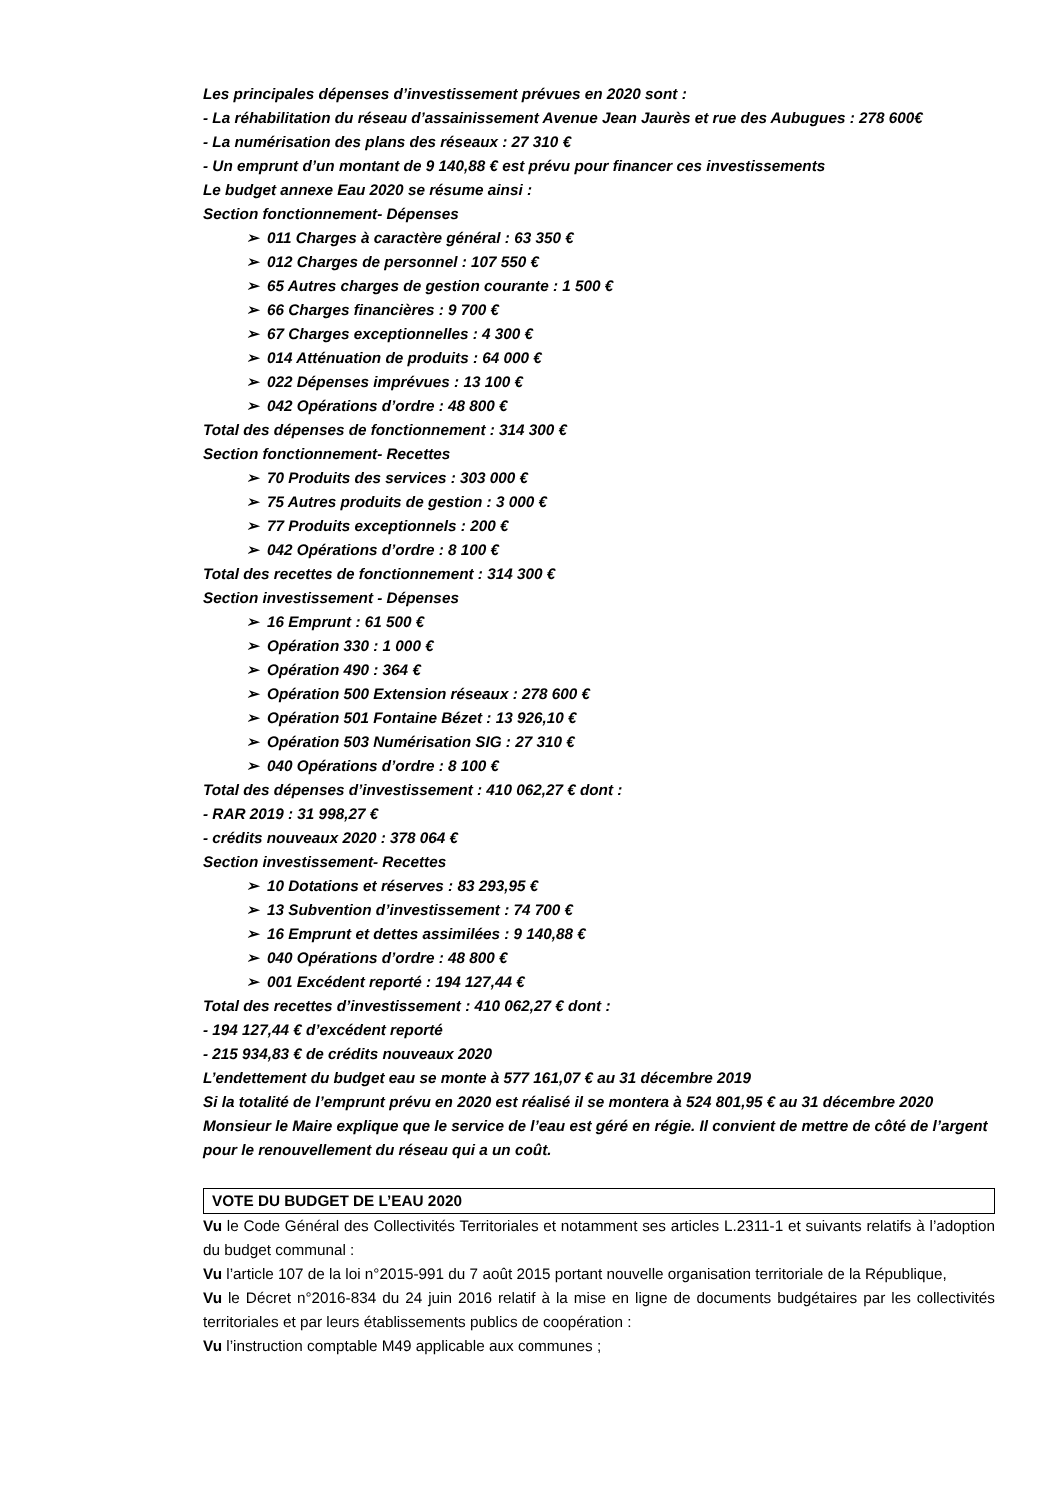Les principales dépenses d’investissement prévues en 2020 sont :
- La réhabilitation du réseau d’assainissement Avenue Jean Jaurès et rue des Aubugues : 278 600€
- La numérisation des plans des réseaux : 27 310 €
- Un emprunt d’un montant de 9 140,88 € est prévu pour financer ces investissements
Le budget annexe Eau 2020 se résume ainsi :
Section fonctionnement- Dépenses
➢ 011 Charges à caractère général : 63 350 €
➢ 012 Charges de personnel : 107 550 €
➢ 65 Autres charges de gestion courante : 1 500 €
➢ 66 Charges financières : 9 700 €
➢ 67 Charges exceptionnelles : 4 300 €
➢ 014 Atténuation de produits : 64 000 €
➢ 022 Dépenses imprévues : 13 100 €
➢ 042 Opérations d’ordre : 48 800 €
Total des dépenses de fonctionnement : 314 300 €
Section fonctionnement- Recettes
➢ 70 Produits des services : 303 000 €
➢ 75 Autres produits de gestion : 3 000 €
➢ 77 Produits exceptionnels : 200 €
➢ 042 Opérations d’ordre : 8 100 €
Total des recettes de fonctionnement : 314 300 €
Section investissement - Dépenses
➢ 16 Emprunt : 61 500 €
➢ Opération 330 : 1 000 €
➢ Opération 490 : 364 €
➢ Opération 500 Extension réseaux : 278 600 €
➢ Opération 501 Fontaine Bézet : 13 926,10 €
➢ Opération 503 Numérisation SIG : 27 310 €
➢ 040 Opérations d’ordre : 8 100 €
Total des dépenses d’investissement : 410 062,27 € dont :
- RAR 2019 : 31 998,27 €
- crédits nouveaux 2020 : 378 064 €
Section investissement- Recettes
➢ 10 Dotations et réserves : 83 293,95 €
➢ 13 Subvention d’investissement : 74 700 €
➢ 16 Emprunt et dettes assimilées : 9 140,88 €
➢ 040 Opérations d’ordre : 48 800 €
➢ 001 Excédent reporté : 194 127,44 €
Total des recettes d’investissement : 410 062,27 € dont :
- 194 127,44 € d’excédent reporté
- 215 934,83 € de crédits nouveaux 2020
L’endettement du budget eau se monte à 577 161,07 € au 31 décembre 2019
Si la totalité de l’emprunt prévu en 2020 est réalisé il se montera à 524 801,95 € au 31 décembre 2020
Monsieur le Maire explique que le service de l’eau est géré en régie. Il convient de mettre de côté de l’argent pour le renouvellement du réseau qui a un coût.
VOTE DU BUDGET DE L’EAU 2020
Vu le Code Général des Collectivités Territoriales et notamment ses articles L.2311-1 et suivants relatifs à l’adoption du budget communal :
Vu l’article 107 de la loi n°2015-991 du 7 août 2015 portant nouvelle organisation territoriale de la République,
Vu le Décret n°2016-834 du 24 juin 2016 relatif à la mise en ligne de documents budgétaires par les collectivités territoriales et par leurs établissements publics de coopération :
Vu l’instruction comptable M49 applicable aux communes ;